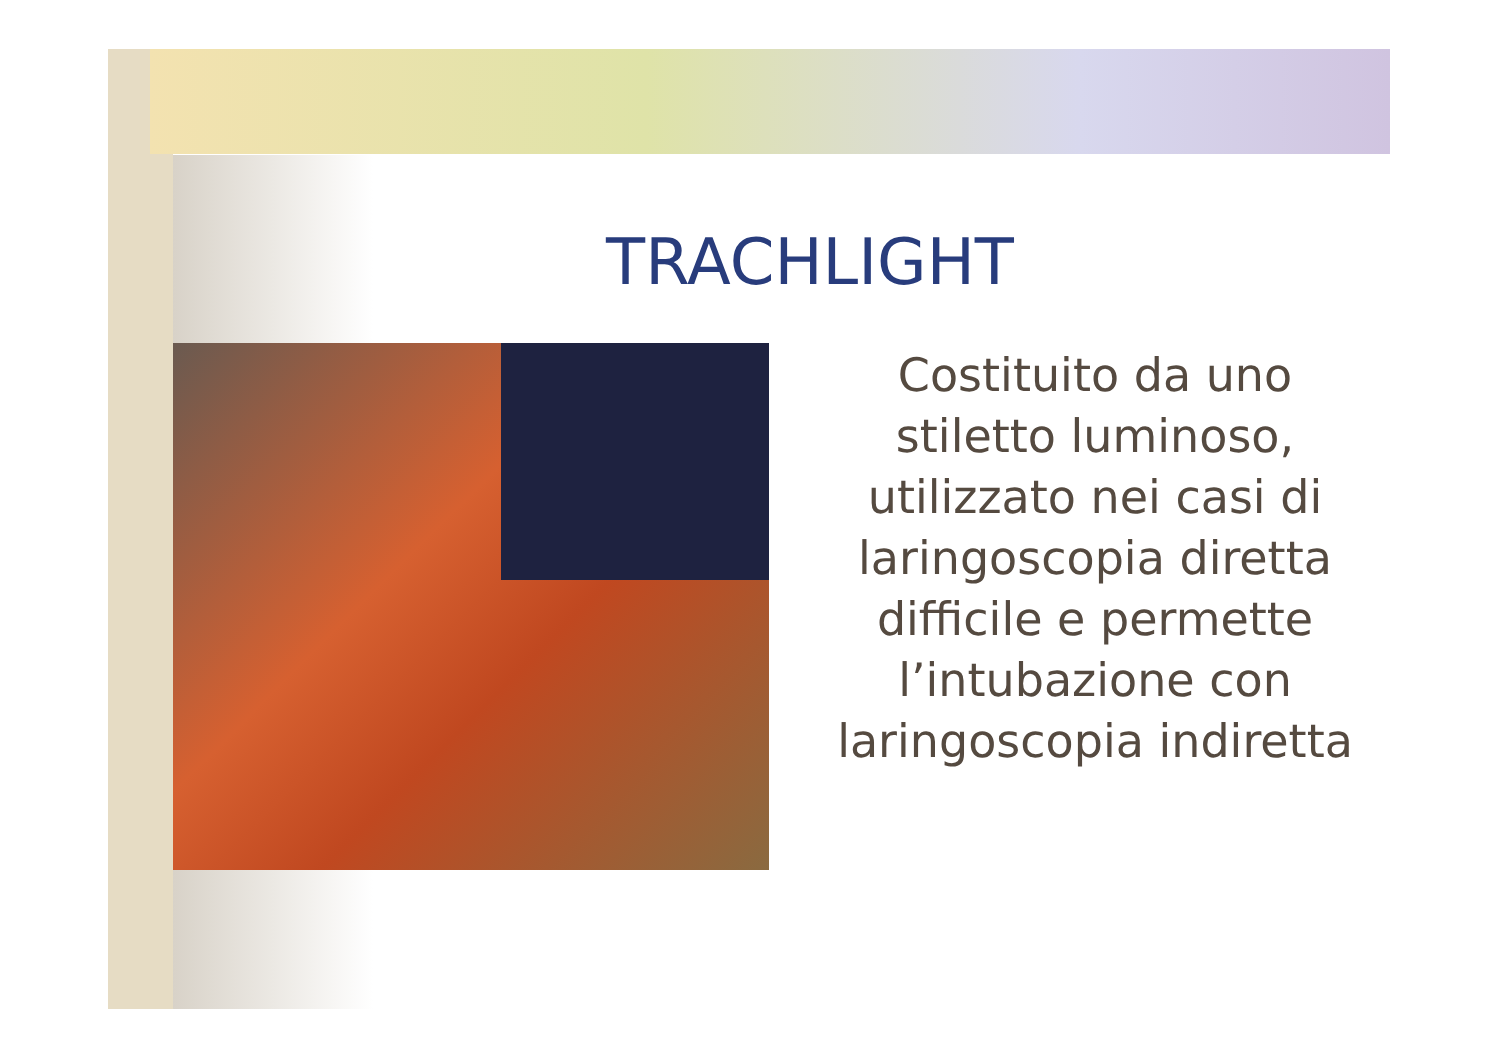TRACHLIGHT
Costituito da uno stiletto luminoso, utilizzato nei casi di laringoscopia diretta difficile e permette l’intubazione con laringoscopia indiretta